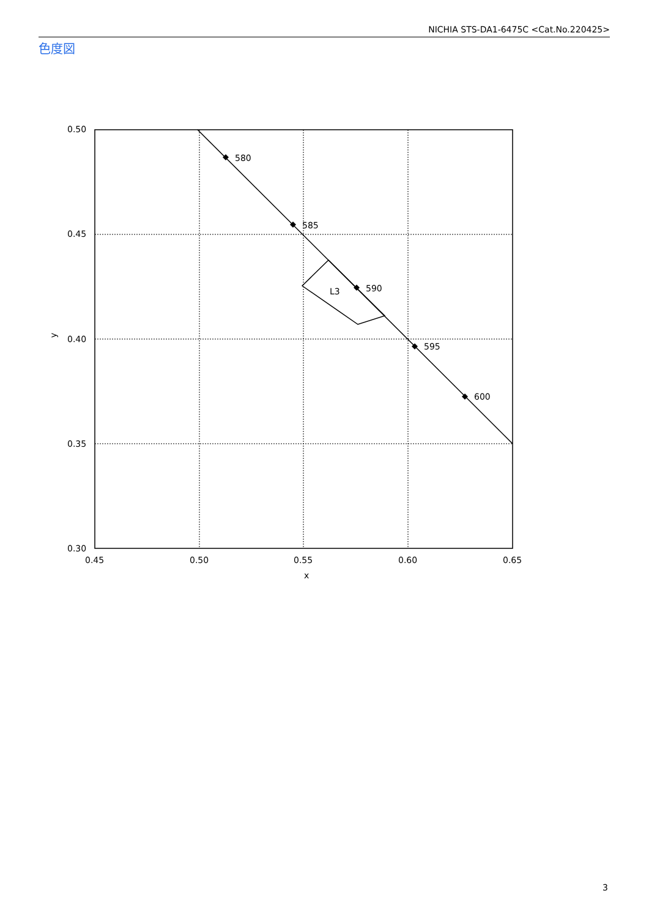NICHIA STS-DA1-6475C <Cat.No.220425>
色度図
580
585
590
595
600
L3
0.50
0.45
0.40
0.35
0.30
0.45
0.50
0.55
0.60
0.65
x
y
3